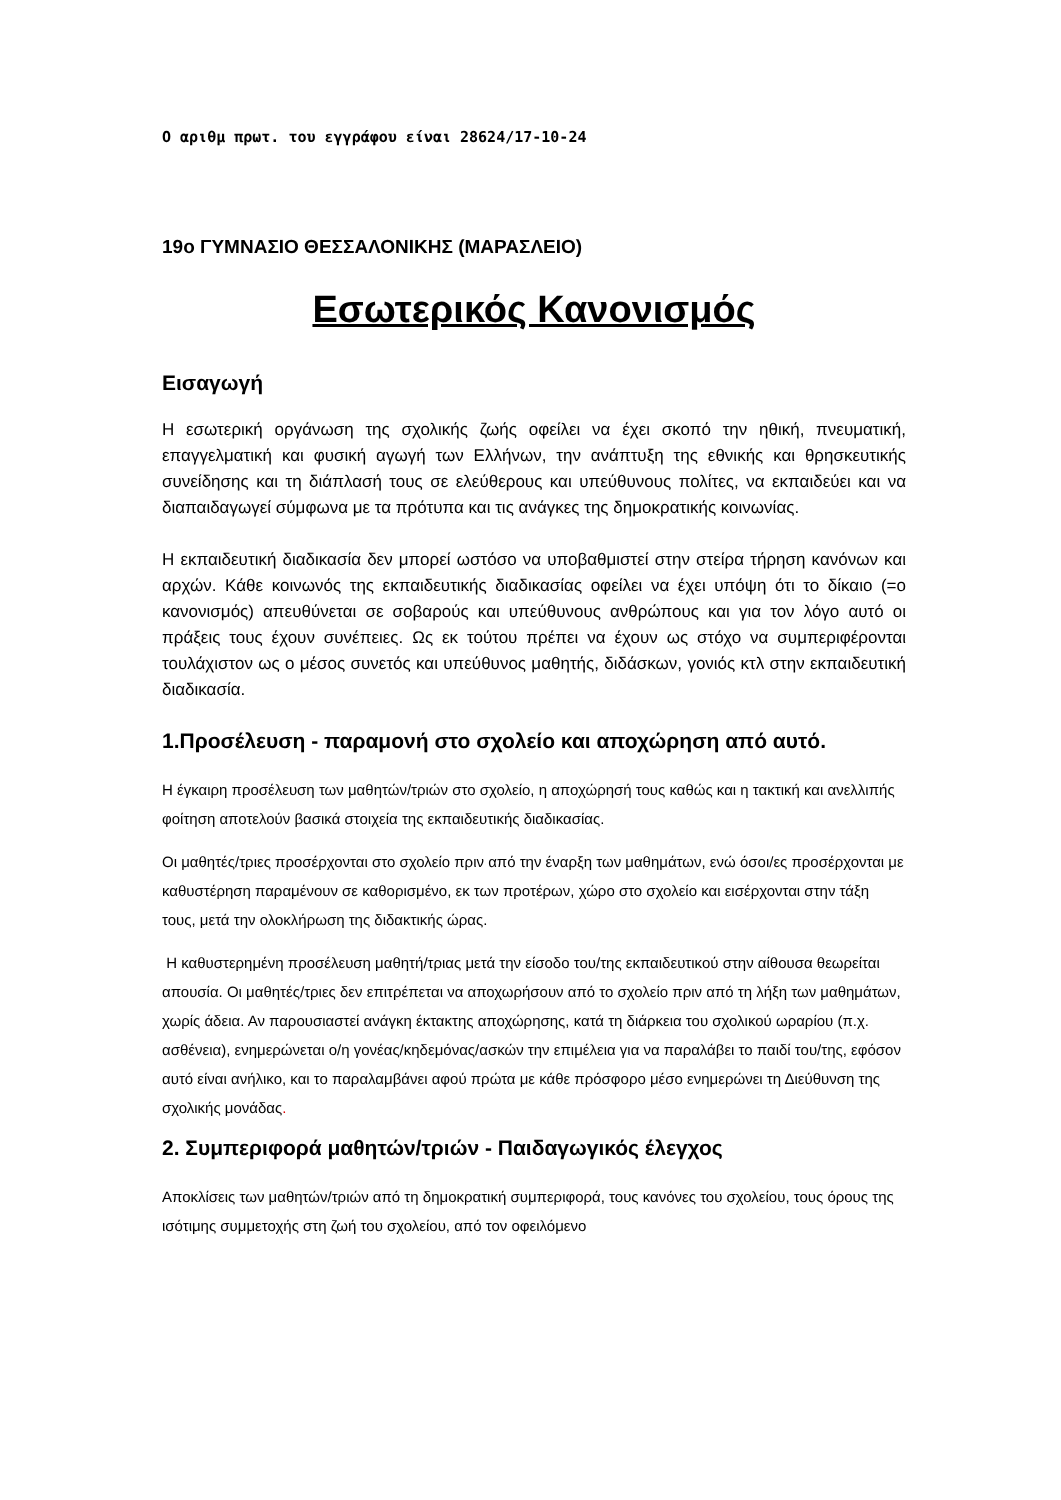Ο αριθμ πρωτ. του εγγράφου είναι 28624/17-10-24
19ο ΓΥΜΝΑΣΙΟ ΘΕΣΣΑΛΟΝΙΚΗΣ (ΜΑΡΑΣΛΕΙΟ)
Εσωτερικός Κανονισμός
Εισαγωγή
Η εσωτερική οργάνωση της σχολικής ζωής οφείλει να έχει σκοπό την ηθική, πνευματική, επαγγελματική και φυσική αγωγή των Ελλήνων, την ανάπτυξη της εθνικής και θρησκευτικής συνείδησης και τη διάπλασή τους σε ελεύθερους και υπεύθυνους πολίτες, να εκπαιδεύει και να διαπαιδαγωγεί σύμφωνα με τα πρότυπα και τις ανάγκες της δημοκρατικής κοινωνίας.
Η εκπαιδευτική διαδικασία δεν μπορεί ωστόσο να υποβαθμιστεί στην στείρα τήρηση κανόνων και αρχών. Κάθε κοινωνός της εκπαιδευτικής διαδικασίας οφείλει να έχει υπόψη ότι το δίκαιο (=ο κανονισμός) απευθύνεται σε σοβαρούς και υπεύθυνους ανθρώπους και για τον λόγο αυτό οι πράξεις τους έχουν συνέπειες. Ως εκ τούτου πρέπει να έχουν ως στόχο να συμπεριφέρονται τουλάχιστον ως ο μέσος συνετός και υπεύθυνος μαθητής, διδάσκων, γονιός κτλ στην εκπαιδευτική διαδικασία.
1.Προσέλευση - παραμονή στο σχολείο και αποχώρηση από αυτό.
Η έγκαιρη προσέλευση των μαθητών/τριών στο σχολείο, η αποχώρησή τους καθώς και η τακτική και ανελλιπής φοίτηση αποτελούν βασικά στοιχεία της εκπαιδευτικής διαδικασίας.
Οι μαθητές/τριες προσέρχονται στο σχολείο πριν από την έναρξη των μαθημάτων, ενώ όσοι/ες προσέρχονται με καθυστέρηση παραμένουν σε καθορισμένο, εκ των προτέρων, χώρο στο σχολείο και εισέρχονται στην τάξη τους, μετά την ολοκλήρωση της διδακτικής ώρας.
Η καθυστερημένη προσέλευση μαθητή/τριας μετά την είσοδο του/της εκπαιδευτικού στην αίθουσα θεωρείται απουσία. Οι μαθητές/τριες δεν επιτρέπεται να αποχωρήσουν από το σχολείο πριν από τη λήξη των μαθημάτων, χωρίς άδεια. Αν παρουσιαστεί ανάγκη έκτακτης αποχώρησης, κατά τη διάρκεια του σχολικού ωραρίου (π.χ. ασθένεια), ενημερώνεται ο/η γονέας/κηδεμόνας/ασκών την επιμέλεια για να παραλάβει το παιδί του/της, εφόσον αυτό είναι ανήλικο, και το παραλαμβάνει αφού πρώτα με κάθε πρόσφορο μέσο ενημερώνει τη Διεύθυνση της σχολικής μονάδας.
2. Συμπεριφορά μαθητών/τριών - Παιδαγωγικός έλεγχος
Αποκλίσεις των μαθητών/τριών από τη δημοκρατική συμπεριφορά, τους κανόνες του σχολείου, τους όρους της ισότιμης συμμετοχής στη ζωή του σχολείου, από τον οφειλόμενο